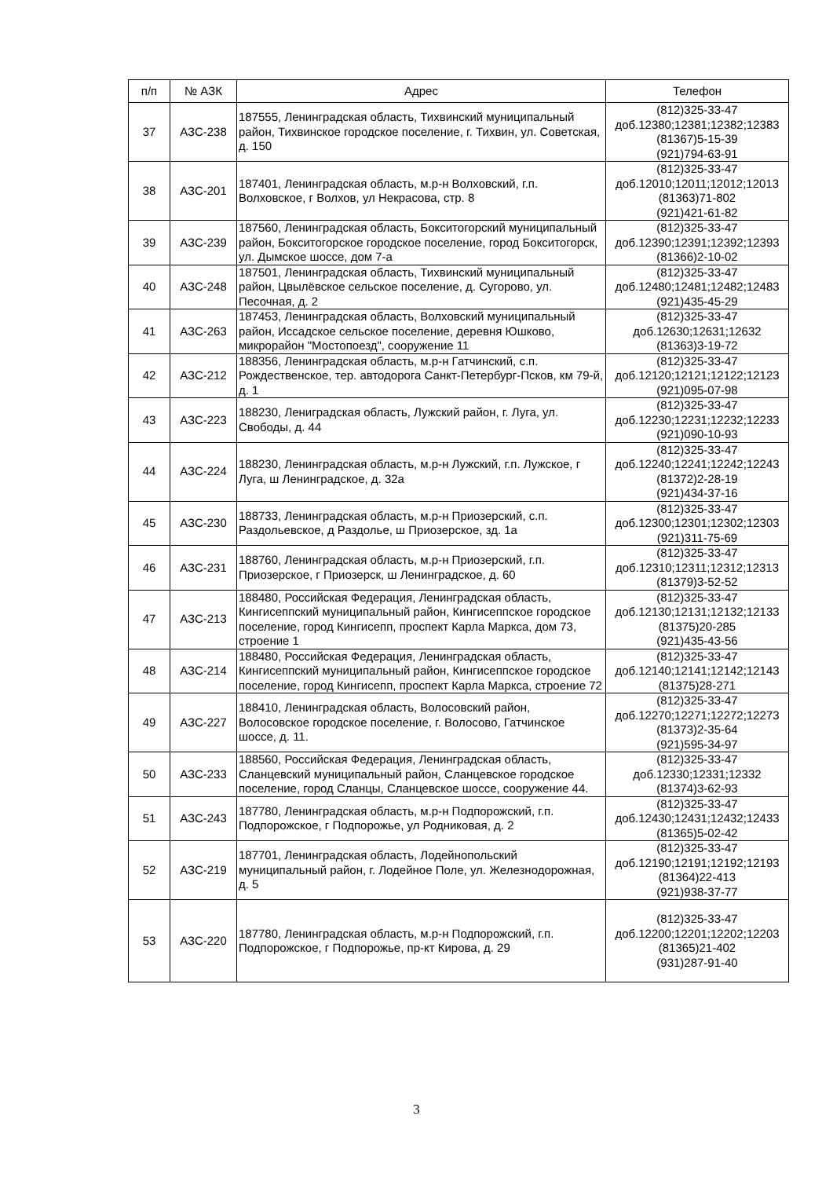| п/п | № АЗК | Адрес | Телефон |
| --- | --- | --- | --- |
| 37 | АЗС-238 | 187555, Ленинградская область, Тихвинский муниципальный район, Тихвинское городское поселение, г. Тихвин, ул. Советская, д. 150 | (812)325-33-47 доб.12380;12381;12382;12383 (81367)5-15-39 (921)794-63-91 |
| 38 | АЗС-201 | 187401, Ленинградская область, м.р-н Волховский, г.п. Волховское, г Волхов, ул Некрасова, стр. 8 | (812)325-33-47 доб.12010;12011;12012;12013 (81363)71-802 (921)421-61-82 |
| 39 | АЗС-239 | 187560, Ленинградская область, Бокситогорский муниципальный район, Бокситогорское городское поселение, город Бокситогорск, ул. Дымское шоссе, дом 7-а | (812)325-33-47 доб.12390;12391;12392;12393 (81366)2-10-02 |
| 40 | АЗС-248 | 187501, Ленинградская область, Тихвинский муниципальный район, Цвылёвское сельское поселение, д. Сугорово, ул. Песочная, д. 2 | (812)325-33-47 доб.12480;12481;12482;12483 (921)435-45-29 |
| 41 | АЗС-263 | 187453, Ленинградская область, Волховский муниципальный район, Иссадское сельское поселение, деревня Юшково, микрорайон "Мостопоезд", сооружение 11 | (812)325-33-47 доб.12630;12631;12632 (81363)3-19-72 |
| 42 | АЗС-212 | 188356, Ленинградская область, м.р-н Гатчинский, с.п. Рождественское, тер. автодорога Санкт-Петербург-Псков, км 79-й, д. 1 | (812)325-33-47 доб.12120;12121;12122;12123 (921)095-07-98 |
| 43 | АЗС-223 | 188230, Лениградская область, Лужский район, г. Луга, ул. Свободы, д. 44 | (812)325-33-47 доб.12230;12231;12232;12233 (921)090-10-93 |
| 44 | АЗС-224 | 188230, Ленинградская область, м.р-н Лужский, г.п. Лужское, г Луга, ш Ленинградское, д. 32а | (812)325-33-47 доб.12240;12241;12242;12243 (81372)2-28-19 (921)434-37-16 |
| 45 | АЗС-230 | 188733, Ленинградская область, м.р-н Приозерский, с.п. Раздольевское, д Раздолье, ш Приозерское, зд. 1а | (812)325-33-47 доб.12300;12301;12302;12303 (921)311-75-69 |
| 46 | АЗС-231 | 188760, Ленинградская область, м.р-н Приозерский, г.п. Приозерское, г Приозерск, ш Ленинградское, д. 60 | (812)325-33-47 доб.12310;12311;12312;12313 (81379)3-52-52 |
| 47 | АЗС-213 | 188480, Российская Федерация, Ленинградская область, Кингисеппский муниципальный район, Кингисеппское городское поселение, город Кингисепп, проспект Карла Маркса, дом 73, строение 1 | (812)325-33-47 доб.12130;12131;12132;12133 (81375)20-285 (921)435-43-56 |
| 48 | АЗС-214 | 188480, Российская Федерация, Ленинградская область, Кингисеппский муниципальный район, Кингисеппское городское поселение, город Кингисепп, проспект Карла Маркса, строение 72 | (812)325-33-47 доб.12140;12141;12142;12143 (81375)28-271 |
| 49 | АЗС-227 | 188410, Ленинградская область, Волосовский район, Волосовское городское поселение, г. Волосово, Гатчинское шоссе, д. 11. | (812)325-33-47 доб.12270;12271;12272;12273 (81373)2-35-64 (921)595-34-97 |
| 50 | АЗС-233 | 188560, Российская Федерация, Ленинградская область, Сланцевский муниципальный район, Сланцевское городское поселение, город Сланцы, Сланцевское шоссе, сооружение 44. | (812)325-33-47 доб.12330;12331;12332 (81374)3-62-93 |
| 51 | АЗС-243 | 187780, Ленинградская область, м.р-н Подпорожский, г.п. Подпорожское, г Подпорожье, ул Родниковая, д. 2 | (812)325-33-47 доб.12430;12431;12432;12433 (81365)5-02-42 |
| 52 | АЗС-219 | 187701, Ленинградская область, Лодейнопольский муниципальный район, г. Лодейное Поле, ул. Железнодорожная, д. 5 | (812)325-33-47 доб.12190;12191;12192;12193 (81364)22-413 (921)938-37-77 |
| 53 | АЗС-220 | 187780, Ленинградская область, м.р-н Подпорожский, г.п. Подпорожское, г Подпорожье, пр-кт Кирова, д. 29 | (812)325-33-47 доб.12200;12201;12202;12203 (81365)21-402 (931)287-91-40 |
3